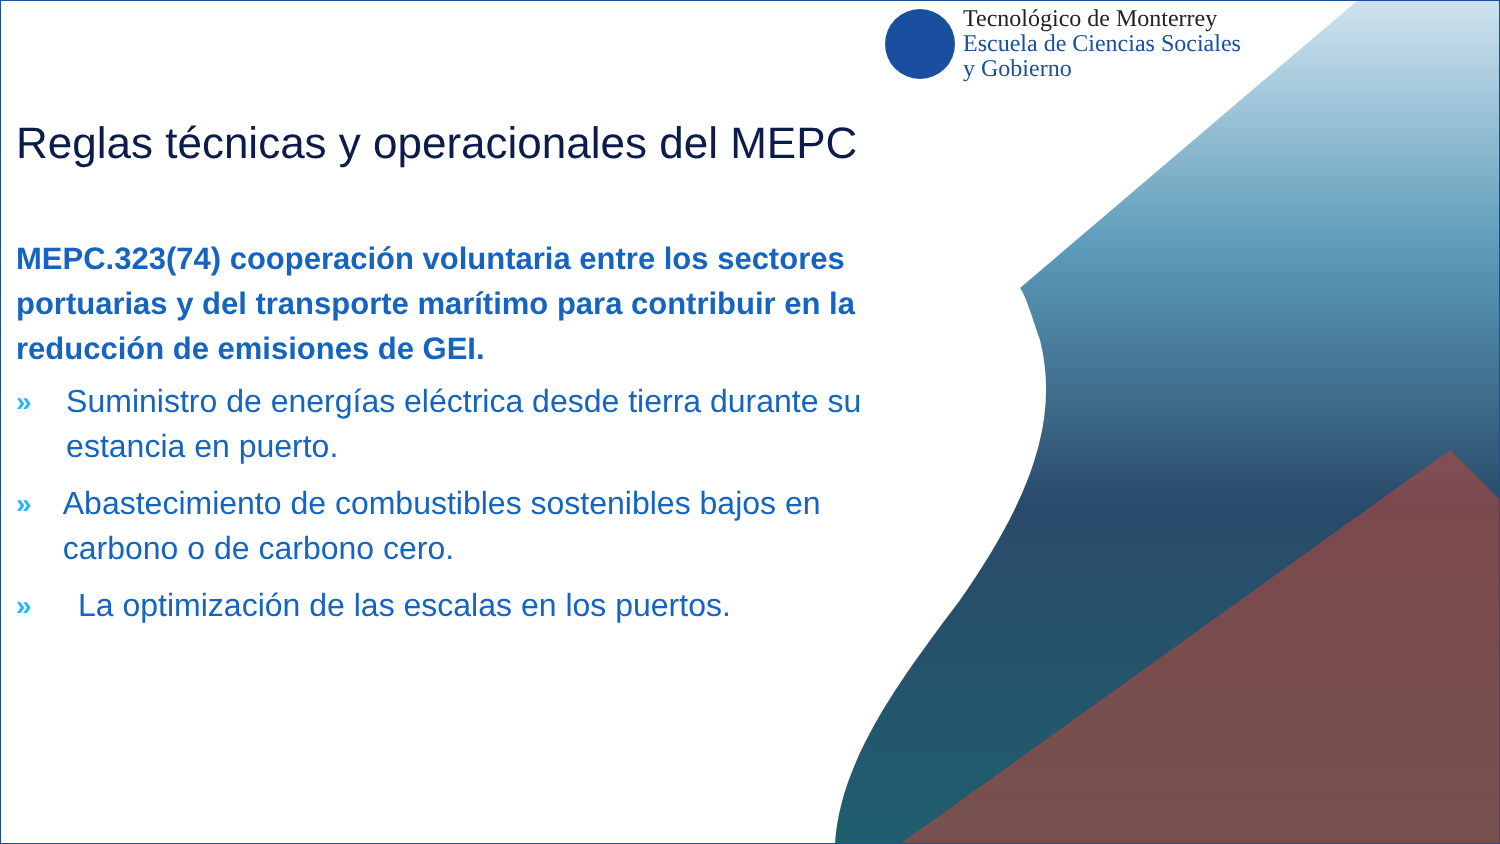Tecnológico de Monterrey
Escuela de Ciencias Sociales
y Gobierno
Reglas técnicas y operacionales del MEPC
MEPC.323(74) cooperación voluntaria entre los sectores portuarias y del transporte marítimo para contribuir en la reducción de emisiones de GEI.
» Suministro de energías eléctrica desde tierra durante su estancia en puerto.
» Abastecimiento de combustibles sostenibles bajos en carbono o de carbono cero.
» La optimización de las escalas en los puertos.